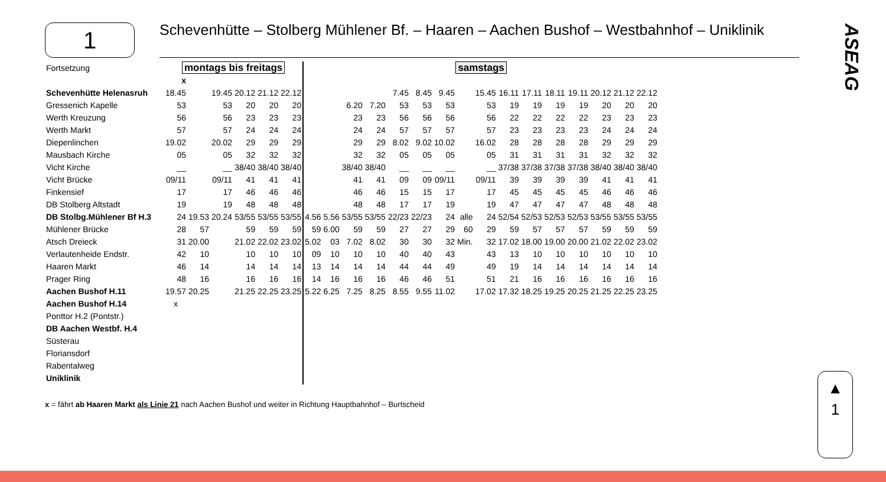1
Schevenhütte – Stolberg Mühlener Bf. – Haaren – Aachen Bushof – Westbahnhof – Uniklinik
ASEAG
▲
1
| Fortsetzung | montags bis freitags | | | | | | samstags | | | | | | | | | | | | | | | |
| | x | | | | | | | | | | | | | | | | | | | | | |
| Schevenhütte Helenasruh | 18.45 | | 19.45 | 20.12 | 21.12 | 22.12 | | | | | 7.45 | 8.45 | 9.45 | | 15.45 | 16.11 | 17.11 | 18.11 | 19.11 | 20.12 | 21.12 | 22.12 |
| Gressenich Kapelle | 53 | | 53 | 20 | 20 | 20 | | | 6.20 | 7.20 | 53 | 53 | 53 | | 53 | 19 | 19 | 19 | 19 | 20 | 20 | 20 |
| Werth Kreuzung | 56 | | 56 | 23 | 23 | 23 | | | 23 | 23 | 56 | 56 | 56 | | 56 | 22 | 22 | 22 | 22 | 23 | 23 | 23 |
| Werth Markt | 57 | | 57 | 24 | 24 | 24 | | | 24 | 24 | 57 | 57 | 57 | | 57 | 23 | 23 | 23 | 23 | 24 | 24 | 24 |
| Diepenlinchen | 19.02 | | 20.02 | 29 | 29 | 29 | | | 29 | 29 | 8.02 | 9.02 | 10.02 | | 16.02 | 28 | 28 | 28 | 28 | 29 | 29 | 29 |
| Mausbach Kirche | 05 | | 05 | 32 | 32 | 32 | | | 32 | 32 | 05 | 05 | 05 | | 05 | 31 | 31 | 31 | 31 | 32 | 32 | 32 |
| Vicht Kirche | __ | | __ | 38/40 | 38/40 | 38/40 | | | 38/40 | 38/40 | __ | __ | __ | | __ | 37/38 | 37/38 | 37/38 | 37/38 | 38/40 | 38/40 | 38/40 |
| Vicht Brücke | 09/11 | | 09/11 | 41 | 41 | 41 | | | 41 | 41 | 09 | 09 | 09/11 | | 09/11 | 39 | 39 | 39 | 39 | 41 | 41 | 41 |
| Finkensief | 17 | | 17 | 46 | 46 | 46 | | | 46 | 46 | 15 | 15 | 17 | | 17 | 45 | 45 | 45 | 45 | 46 | 46 | 46 |
| DB Stolberg Altstadt | 19 | | 19 | 48 | 48 | 48 | | | 48 | 48 | 17 | 17 | 19 | | 19 | 47 | 47 | 47 | 47 | 48 | 48 | 48 |
| DB Stolbg.Mühlener Bf H.3 | 24 | 19.53 | 20.24 | 53/55 | 53/55 | 53/55 | 4.56 | 5.56 | 53/55 | 53/55 | 22/23 | 22/23 | 24 | alle | 24 | 52/54 | 52/53 | 52/53 | 52/53 | 53/55 | 53/55 | 53/55 |
| Mühlener Brücke | 28 | 57 | | 59 | 59 | 59 | 59 | 6.00 | 59 | 59 | 27 | 27 | 29 | 60 | 29 | 59 | 57 | 57 | 57 | 59 | 59 | 59 |
| Atsch Dreieck | 31 | 20.00 | | 21.02 | 22.02 | 23.02 | 5.02 | 03 | 7.02 | 8.02 | 30 | 30 | 32 | Min. | 32 | 17.02 | 18.00 | 19.00 | 20.00 | 21.02 | 22.02 | 23.02 |
| Verlautenheide Endstr. | 42 | 10 | | 10 | 10 | 10 | 09 | 10 | 10 | 10 | 40 | 40 | 43 | | 43 | 13 | 10 | 10 | 10 | 10 | 10 | 10 |
| Haaren Markt | 46 | 14 | | 14 | 14 | 14 | 13 | 14 | 14 | 14 | 44 | 44 | 49 | | 49 | 19 | 14 | 14 | 14 | 14 | 14 | 14 |
| Prager Ring | 48 | 16 | | 16 | 16 | 16 | 14 | 16 | 16 | 16 | 46 | 46 | 51 | | 51 | 21 | 16 | 16 | 16 | 16 | 16 | 16 |
| Aachen Bushof H.11 | 19.57 | 20.25 | | 21.25 | 22.25 | 23.25 | 5.22 | 6.25 | 7.25 | 8.25 | 8.55 | 9.55 | 11.02 | | 17.02 | 17.32 | 18.25 | 19.25 | 20.25 | 21.25 | 22.25 | 23.25 |
| Aachen Bushof H.14 | x | | | | | | | | | | | | | | | | | | | | | |
| Ponttor H.2 (Pontstr.) | | | | | | | | | | | | | | | | | | | | | | |
| DB Aachen Westbf. H.4 | | | | | | | | | | | | | | | | | | | | | | |
| Süsterau | | | | | | | | | | | | | | | | | | | | | | |
| Floriansdorf | | | | | | | | | | | | | | | | | | | | | | |
| Rabentalweg | | | | | | | | | | | | | | | | | | | | | | |
| Uniklinik | | | | | | | | | | | | | | | | | | | | | | |
x = fährt ab Haaren Markt als Linie 21 nach Aachen Bushof und weiter in Richtung Hauptbahnhof – Burtscheid